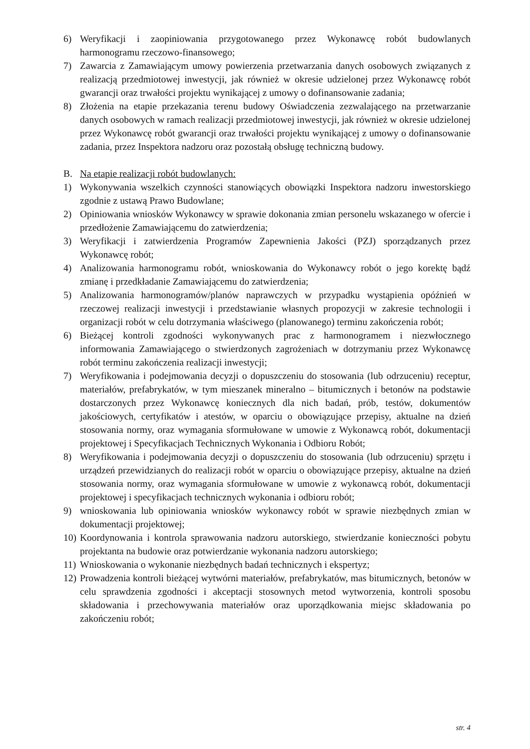6) Weryfikacji i zaopiniowania przygotowanego przez Wykonawcę robót budowlanych harmonogramu rzeczowo-finansowego;
7) Zawarcia z Zamawiającym umowy powierzenia przetwarzania danych osobowych związanych z realizacją przedmiotowej inwestycji, jak również w okresie udzielonej przez Wykonawcę robót gwarancji oraz trwałości projektu wynikającej z umowy o dofinansowanie zadania;
8) Złożenia na etapie przekazania terenu budowy Oświadczenia zezwalającego na przetwarzanie danych osobowych w ramach realizacji przedmiotowej inwestycji, jak również w okresie udzielonej przez Wykonawcę robót gwarancji oraz trwałości projektu wynikającej z umowy o dofinansowanie zadania, przez Inspektora nadzoru oraz pozostałą obsługę techniczną budowy.
B. Na etapie realizacji robót budowlanych:
1) Wykonywania wszelkich czynności stanowiących obowiązki Inspektora nadzoru inwestorskiego zgodnie z ustawą Prawo Budowlane;
2) Opiniowania wniosków Wykonawcy w sprawie dokonania zmian personelu wskazanego w ofercie i przedłożenie Zamawiającemu do zatwierdzenia;
3) Weryfikacji i zatwierdzenia Programów Zapewnienia Jakości (PZJ) sporządzanych przez Wykonawcę robót;
4) Analizowania harmonogramu robót, wnioskowania do Wykonawcy robót o jego korektę bądź zmianę i przedkładanie Zamawiającemu do zatwierdzenia;
5) Analizowania harmonogramów/planów naprawczych w przypadku wystąpienia opóźnień w rzeczowej realizacji inwestycji i przedstawianie własnych propozycji w zakresie technologii i organizacji robót w celu dotrzymania właściwego (planowanego) terminu zakończenia robót;
6) Bieżącej kontroli zgodności wykonywanych prac z harmonogramem i niezwłocznego informowania Zamawiającego o stwierdzonych zagrożeniach w dotrzymaniu przez Wykonawcę robót terminu zakończenia realizacji inwestycji;
7) Weryfikowania i podejmowania decyzji o dopuszczeniu do stosowania (lub odrzuceniu) receptur, materiałów, prefabrykatów, w tym mieszanek mineralno – bitumicznych i betonów na podstawie dostarczonych przez Wykonawcę koniecznych dla nich badań, prób, testów, dokumentów jakościowych, certyfikatów i atestów, w oparciu o obowiązujące przepisy, aktualne na dzień stosowania normy, oraz wymagania sformułowane w umowie z Wykonawcą robót, dokumentacji projektowej i Specyfikacjach Technicznych Wykonania i Odbioru Robót;
8) Weryfikowania i podejmowania decyzji o dopuszczeniu do stosowania (lub odrzuceniu) sprzętu i urządzeń przewidzianych do realizacji robót w oparciu o obowiązujące przepisy, aktualne na dzień stosowania normy, oraz wymagania sformułowane w umowie z wykonawcą robót, dokumentacji projektowej i specyfikacjach technicznych wykonania i odbioru robót;
9) wnioskowania lub opiniowania wniosków wykonawcy robót w sprawie niezbędnych zmian w dokumentacji projektowej;
10) Koordynowania i kontrola sprawowania nadzoru autorskiego, stwierdzanie konieczności pobytu projektanta na budowie oraz potwierdzanie wykonania nadzoru autorskiego;
11) Wnioskowania o wykonanie niezbędnych badań technicznych i ekspertyz;
12) Prowadzenia kontroli bieżącej wytwórni materiałów, prefabrykatów, mas bitumicznych, betonów w celu sprawdzenia zgodności i akceptacji stosownych metod wytworzenia, kontroli sposobu składowania i przechowywania materiałów oraz uporządkowania miejsc składowania po zakończeniu robót;
str. 4